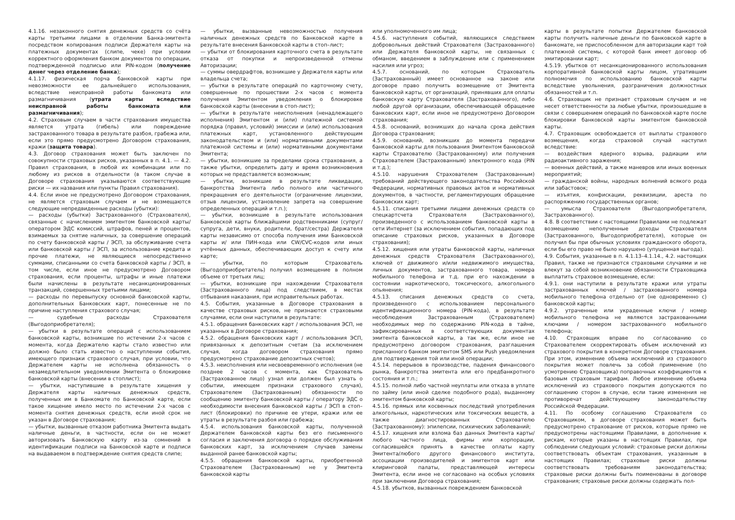4.1.16. незаконного снятия денежных средств со счёта карты третьими лицами в отделении Банка-эмитента посредством копирования подписи Держателя карты на платежных документах (слипе, чеке) при условии корректного оформления банком документов по операции, подтвержденной подписью или PIN-кодом (получение денег через отделение банка);
4.1.17. физическая порча банковской карты при невозможности ее дальнейшего использования, вследствие неисправной работы банкомата или размагничивания (утрата карты вследствие неисправной работы банкомата или размагничивания);
4.2. Страховым случаем в части страхования имущества является утрата (гибель) или повреждение застрахованного товара в результате разбоя, грабежа или, если это прямо предусмотрено Договором страхования, кражи (защита товара).
4.3. Договор страхования может быть заключен по совокупности страховых рисков, указанных в п. 4.1. — 4.2. Правил страхования, в любой их комбинации или по любому из рисков в отдельности (в таком случае в Договоре страхования указываются соответствующие риски — их названия или пункты Правил страхования).
4.4. Если иное не предусмотрено Договором страхования, не является страховым случаем и не возмещаются следующие непредвиденные расходы (убытки):
— расходы (убытки) Застрахованного (Страхователя), связанные с начислением эмитентом банковской карты/ оператором ЭДС комиссий, штрафов, пеней и процентов, взимаемых за снятие наличных, за совершение операций по счету банковской карты / ЭСП, за обслуживание счета или банковской карты / ЭСП, за использование кредита и прочие платежи, не являющиеся непосредственно суммами, списанными со счета банковской карты / ЭСП, в том числе, если иное не предусмотрено Договором страхования, если проценты, штрафы и иные платежи были начислены в результате несанкционированных транзакций, совершенных третьими лицами;
— расходы по перевыпуску основной банковской карты, дополнительных Банковских карт, понесенные не по причине наступления страхового случая;
— судебные расходы Страхователя (Выгодоприобретателя);
— убытки в результате операций с использованием банковской карты, возникшие по истечении 2-х часов с момента, когда Держателю карты стало известно или должно было стать известно о наступлении события, имеющего признаки страхового случая, при условии, что Держателем карты не исполнена обязанность о незамедлительном уведомлении Эмитента о блокировке банковской карты (внесении в стоплист);
— убытки, наступившие в результате хищения у Держателя карты наличных денежных средств, полученных им в Банкомате по Банковской карте, если такое хищение имело место по истечении 2-х часов с момента снятия денежных средств, если иной срок не указан в Договоре страхования;
— убытки, вызванные отказом работника Эмитента выдать наличные деньги, в частности, если он не может авторизовать Банковскую карту из-за сомнений в идентификации подписи на Банковской карте и подписи на выдаваемом в подтверждение снятия средств слипе;
— убытки, вызванные невозможностью получения наличных денежных средств по Банковской карте в результате внесения Банковской карты в стоп–лист;
— убытки от блокирования карточного счета в результате отказа от покупки и непроизведенной отмены Авторизации;
— суммы овердрафтов, возникшие у Держателя карты или владельца счета;
— убытки в результате операций по карточному счету, совершенные по прошествии 2-х часов с момента получения Эмитентом уведомления о блокировке банковской карты (внесении в стоп-лист);
— убытки в результате неисполнения (ненадлежащего исполнения) Эмитентом и (или) платежной системой порядка (правил, условий) эмиссии и (или) использования платежных карт, установленного действующим законодательством и (или) нормативными документами платежной системы и (или) нормативными документами Эмитента;
— убытки, возникшие за пределами срока страхования, а также убытки, определить дату и время возникновения которых не представляется возможным;
— убытки, возникшие в результате ликвидации, банкротства Эмитента либо полного или частичного прекращения его деятельности (ограничение лицензии, отзыв лицензии, установление запрета на совершение определенных операций и т.п.);
— убытки, возникшие в результате использования Банковской карты ближайшими родственниками (супруг/супруга, дети, внуки, родители, брат/сестра) Держателя карты независимо от способа получения ими Банковской карты и/ или ПИН-кода или CW/CVC-кодов или иных учтённых данных, обеспечивающих доступ к счету или карте;
— убытки, по которым Страхователь (Выгодоприобретатель) получил возмещение в полном объеме от третьих лиц;
— убытки, возникшие при нахождении Страхователя (Застрахованного лица) под следствием, в местах отбывания наказания, при исправительных работах.
4.5. События, указанные в Договоре страхования в качестве страховых рисков, не признаются страховыми случаями, если они наступили в результате:
4.5.1. обращения банковских карт / использования ЭСП, не указанных в Договоре страхования;
4.5.2. обращения банковских карт / использования ЭСП, привязанных к депозитным счетам (за исключением случая, когда договором страхования прямо предусмотрено страхование депозитных счетов);
4.5.3. неисполнения или несвоевременного исполнения (не позднее 2 часов с момента, как Страхователь (Застрахованное лицо) узнал или должен был узнать о событии, имеющем признаки страхового случая), Страхователем (Застрахованным) обязанности по сообщению эмитенту банковской карты / оператору ЭДС о необходимости внесения банковской карты / ЭСП в стоп–лист (блокировки) по причине ее утери, кражи или ее утраты в результате разбоя или грабежа;
4.5.4. использования банковской карты, полученной Держателем банковской карты без его письменного согласия и заключения договора о порядке обслуживания банковских карт, за исключением случаев замены выданной ранее банковской карты;
4.5.5. обращения банковской карты, приобретенной Страхователем (Застрахованным) не у Эмитента банковской карты
или уполномоченного им лица;
4.5.6. наступления событий, являющихся следствием добровольных действий Страхователя (Застрахованного) или Держателя банковской карты, не связанных с обманом, введением в заблуждение или с применением насилия или угроз;
4.5.7. оснований, по которым Страхователь (Застрахованный) имеет основанное на законе или договоре право получить возмещение от Эмитента банковской карты, от организаций, принявших для оплаты банковскую карту Страхователя (Застрахованного), либо любой другой организации, обеспечивающей обращение банковских карт, если иное не предусмотрено Договором страхования;
4.5.8. оснований, возникших до начала срока действия Договора страхования;
4.5.9. оснований, возникших до момента передачи банковской карты для пользования Эмитентом банковской карты Страхователю (Застрахованному) или получения Страхователем (Застрахованным) электронного кода (PIN и т.д.);
4.5.10. нарушения Страхователем (Застрахованным) требований действующего законодательства Российской Федерации, нормативных правовых актов и нормативных документов, в частности, регламентирующих обращение банковских карт;
4.5.11. списания третьими лицами денежных средств со спецкартсчета Страхователя (Застрахованного), произведенного с использованием банковской карты в сети Интернет (за исключением события, попадающих под описание страховых рисков, указанных в Договоре страхования);
4.5.12. хищения или утраты банковской карты, наличных денежных средств Страхователя (Застрахованного), ключей от движимого и/или недвижимого имущества, личных документов, застрахованного товара, номера мобильного телефона и т.д. при его нахождении в состоянии наркотического, токсического, алкогольного опьянения;
4.5.13. списания денежных средств со счета, произведенного с использованием персонального идентификационного номера (PIN-кода), в результате несоблюдения Застрахованным (Страхователем) необходимых мер по содержанию PIN-кода в тайне, зафиксированных в соответствующих документах эмитента банковской карты, а так же, если иное не предусмотрено договором страхования, разглашения присланного банком эмитентом SMS или Push уведомления для подтверждения той или иной операции;
4.5.14. перерывов в производстве, падения финансового рынка, банкротства эмитента или его предбанкротного состояния и т.п.;
4.5.15. полной либо частной неуплаты или отказа в уплате по займу (или иной сделке подобного рода), выданному эмитентом банковской карты;
4.5.16. прямых или косвенных последствий употребления алкогольных, наркотических или токсических веществ, а также диагностированных Страхователю (Застрахованному): эпилепсии, психических заболеваний;
4.5.17. хищения или взлома баз данных Эмитента карты/любого частного лица, фирмы или корпорации, согласившейся принять в качестве оплаты карту Эмитента/любого другого финансового института, ассоциации производителей и эмитентов карт или клиринговой палаты, представляющей интересы Эмитента, если иное не согласовано на особых условиях при заключении Договора страхования;
4.5.18. убытков, вызванных повреждением банковской
карты в результате попытки Держателем банковской карты получить наличные деньги по банковской карте в банкомате, не приспособленном для авторизации карт той платежной системы, с которой банк имеет договор об эмитировании карт;
4.5.19. убытков от несанкционированного использования корпоративной банковской карты лицом, утратившим полномочия по использованию банковской карты вследствие увольнения, разграничения должностных обязанностей и т.п.
4.6. Страховщик не признает страховым случаем и не несет ответственности за любые убытки, произошедшие в связи с совершением операций по банковской карте после блокировки банковской карты эмитентом банковской карты.
4.7. Страховщик освобождается от выплаты страхового возмещения, когда страховой случай наступил вследствие:
— воздействия ядерного взрыва, радиации или радиоактивного заражения;
— военных действий, а также маневров или иных военных мероприятий;
— гражданской войны, народных волнений всякого рода или забастовок;
— изъятия, конфискации, реквизиции, ареста по распоряжению государственных органов;
— умысла Страхователя (Выгодоприобретателя, Застрахованного).
4.8. В соответствии с настоящими Правилами не подлежат возмещению неполученные доходы Страхователя (Застрахованного, Выгодоприобретателя), которые он получил бы при обычных условиях гражданского оборота, если бы его право не было нарушено (упущенная выгода).
4.9. События, указанные в п. 4.1.13–4.1.14., 4.2. настоящих Правил, также не признаются страховыми случаями и не влекут за собой возникновение обязанности Страховщика выплатить страховое возмещение, если:
4.9.1. они наступили в результате кражи или утраты застрахованных ключей / застрахованного номера мобильного телефона отдельно от (не одновременно с) банковской карты;
4.9.2. утраченные или украденные ключи / номер мобильного телефона не являются застрахованными ключами / номером застрахованного мобильного телефона;
4.10. Страховщик вправе по согласованию со Страхователем скорректировать объем исключений из страхового покрытия в конкретном Договоре страхования. При этом, изменение объема исключений из страхового покрытия может повлечь за собой применение (по усмотрению Страховщика) поправочных коэффициентов к базовым страховым тарифам. Любое изменение объема исключений из страхового покрытия допускаются по соглашению сторон в случае, если такие изменения не противоречат действующему законодательству Российской Федерации.
4.11. По особому соглашению Страхователя со Страховщиком, в договоре страхования может быть предусмотрено страхование от рисков, которые прямо не предусмотрены настоящими Правилами, в дополнение к рискам, которые указаны в настоящих Правилах, при соблюдении следующих условий: страховые риски должны соответствовать объектам страхования, указанным в настоящих Правилах; страховые риски должны соответствовать требованиям законодательства; страховые риски должны быть поименованы в договоре страхования; страховые риски должны содержать пол-